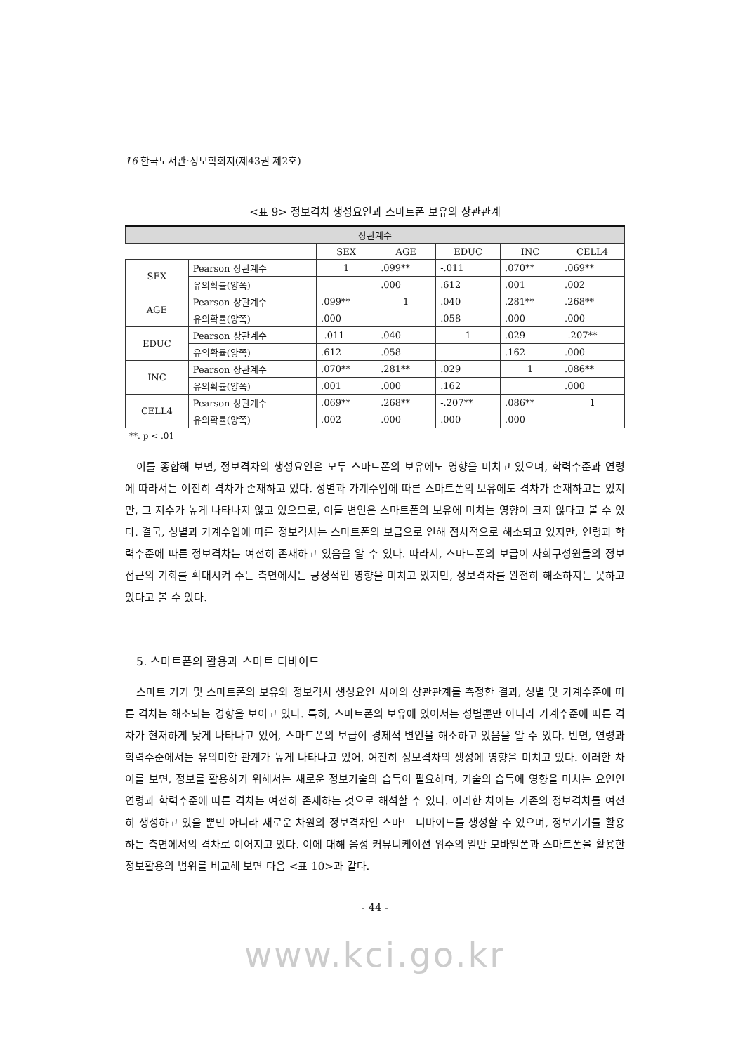16 한국도서관·정보학회지(제43권 제2호)
<표 9> 정보격차 생성요인과 스마트폰 보유의 상관관계
| 상관계수 | | | | | | |
| --- | --- | --- | --- | --- | --- | --- |
| | | SEX | AGE | EDUC | INC | CELL4 |
| SEX | Pearson 상관계수 | 1 | .099** | -.011 | .070** | .069** |
| | 유의확률(양쪽) | | .000 | .612 | .001 | .002 |
| AGE | Pearson 상관계수 | .099** | 1 | .040 | .281** | .268** |
| | 유의확률(양쪽) | .000 | | .058 | .000 | .000 |
| EDUC | Pearson 상관계수 | -.011 | .040 | 1 | .029 | -.207** |
| | 유의확률(양쪽) | .612 | .058 | | .162 | .000 |
| INC | Pearson 상관계수 | .070** | .281** | .029 | 1 | .086** |
| | 유의확률(양쪽) | .001 | .000 | .162 | | .000 |
| CELL4 | Pearson 상관계수 | .069** | .268** | -.207** | .086** | 1 |
| | 유의확률(양쪽) | .002 | .000 | .000 | .000 | |
**. p < .01
이를 종합해 보면, 정보격차의 생성요인은 모두 스마트폰의 보유에도 영향을 미치고 있으며, 학력수준과 연령에 따라서는 여전히 격차가 존재하고 있다. 성별과 가계수입에 따른 스마트폰의 보유에도 격차가 존재하고는 있지만, 그 지수가 높게 나타나지 않고 있으므로, 이들 변인은 스마트폰의 보유에 미치는 영향이 크지 않다고 볼 수 있다. 결국, 성별과 가계수입에 따른 정보격차는 스마트폰의 보급으로 인해 점차적으로 해소되고 있지만, 연령과 학력수준에 따른 정보격차는 여전히 존재하고 있음을 알 수 있다. 따라서, 스마트폰의 보급이 사회구성원들의 정보접근의 기회를 확대시켜 주는 측면에서는 긍정적인 영향을 미치고 있지만, 정보격차를 완전히 해소하지는 못하고 있다고 볼 수 있다.
5. 스마트폰의 활용과 스마트 디바이드
스마트 기기 및 스마트폰의 보유와 정보격차 생성요인 사이의 상관관계를 측정한 결과, 성별 및 가계수준에 따른 격차는 해소되는 경향을 보이고 있다. 특히, 스마트폰의 보유에 있어서는 성별뿐만 아니라 가계수준에 따른 격차가 현저하게 낮게 나타나고 있어, 스마트폰의 보급이 경제적 변인을 해소하고 있음을 알 수 있다. 반면, 연령과 학력수준에서는 유의미한 관계가 높게 나타나고 있어, 여전히 정보격차의 생성에 영향을 미치고 있다. 이러한 차이를 보면, 정보를 활용하기 위해서는 새로운 정보기술의 습득이 필요하며, 기술의 습득에 영향을 미치는 요인인 연령과 학력수준에 따른 격차는 여전히 존재하는 것으로 해석할 수 있다. 이러한 차이는 기존의 정보격차를 여전히 생성하고 있을 뿐만 아니라 새로운 차원의 정보격차인 스마트 디바이드를 생성할 수 있으며, 정보기기를 활용하는 측면에서의 격차로 이어지고 있다. 이에 대해 음성 커뮤니케이션 위주의 일반 모바일폰과 스마트폰을 활용한 정보활용의 범위를 비교해 보면 다음 <표 10>과 같다.
- 44 -
www.kci.go.kr